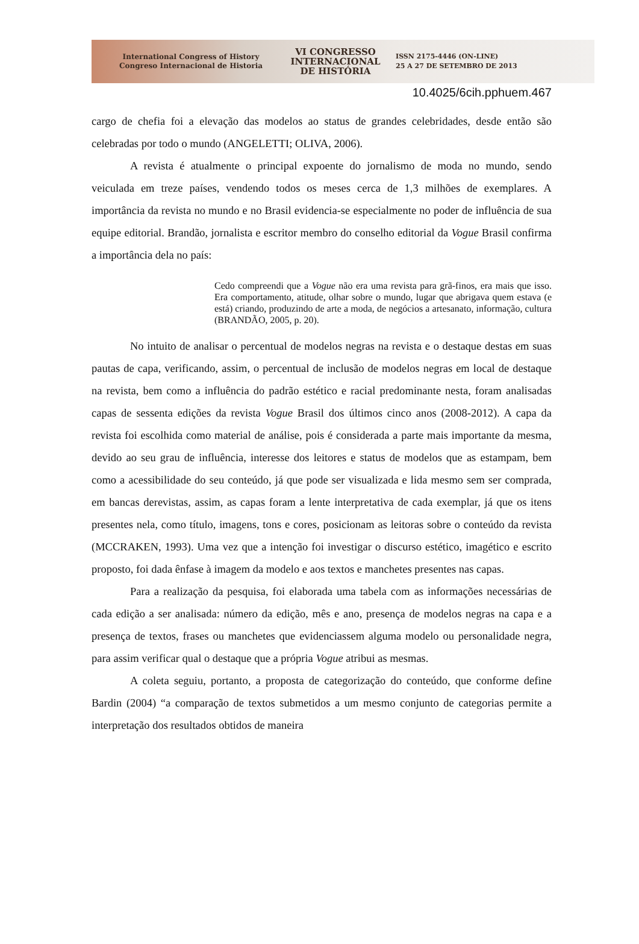International Congress of History
Congreso Internacional de Historia
VI CONGRESSO
INTERNACIONAL
DE HISTÓRIA
ISSN 2175-4446 (ON-LINE)
25 A 27 DE SETEMBRO DE 2013
10.4025/6cih.pphuem.467
cargo de chefia foi a elevação das modelos ao status de grandes celebridades, desde então são celebradas por todo o mundo (ANGELETTI; OLIVA, 2006).
A revista é atualmente o principal expoente do jornalismo de moda no mundo, sendo veiculada em treze países, vendendo todos os meses cerca de 1,3 milhões de exemplares. A importância da revista no mundo e no Brasil evidencia-se especialmente no poder de influência de sua equipe editorial. Brandão, jornalista e escritor membro do conselho editorial da Vogue Brasil confirma a importância dela no país:
Cedo compreendi que a Vogue não era uma revista para grã-finos, era mais que isso. Era comportamento, atitude, olhar sobre o mundo, lugar que abrigava quem estava (e está) criando, produzindo de arte a moda, de negócios a artesanato, informação, cultura (BRANDÃO, 2005, p. 20).
No intuito de analisar o percentual de modelos negras na revista e o destaque destas em suas pautas de capa, verificando, assim, o percentual de inclusão de modelos negras em local de destaque na revista, bem como a influência do padrão estético e racial predominante nesta, foram analisadas capas de sessenta edições da revista Vogue Brasil dos últimos cinco anos (2008-2012). A capa da revista foi escolhida como material de análise, pois é considerada a parte mais importante da mesma, devido ao seu grau de influência, interesse dos leitores e status de modelos que as estampam, bem como a acessibilidade do seu conteúdo, já que pode ser visualizada e lida mesmo sem ser comprada, em bancas derevistas, assim, as capas foram a lente interpretativa de cada exemplar, já que os itens presentes nela, como título, imagens, tons e cores, posicionam as leitoras sobre o conteúdo da revista (MCCRAKEN, 1993). Uma vez que a intenção foi investigar o discurso estético, imagético e escrito proposto, foi dada ênfase à imagem da modelo e aos textos e manchetes presentes nas capas.
Para a realização da pesquisa, foi elaborada uma tabela com as informações necessárias de cada edição a ser analisada: número da edição, mês e ano, presença de modelos negras na capa e a presença de textos, frases ou manchetes que evidenciassem alguma modelo ou personalidade negra, para assim verificar qual o destaque que a própria Vogue atribui as mesmas.
A coleta seguiu, portanto, a proposta de categorização do conteúdo, que conforme define Bardin (2004) “a comparação de textos submetidos a um mesmo conjunto de categorias permite a interpretação dos resultados obtidos de maneira